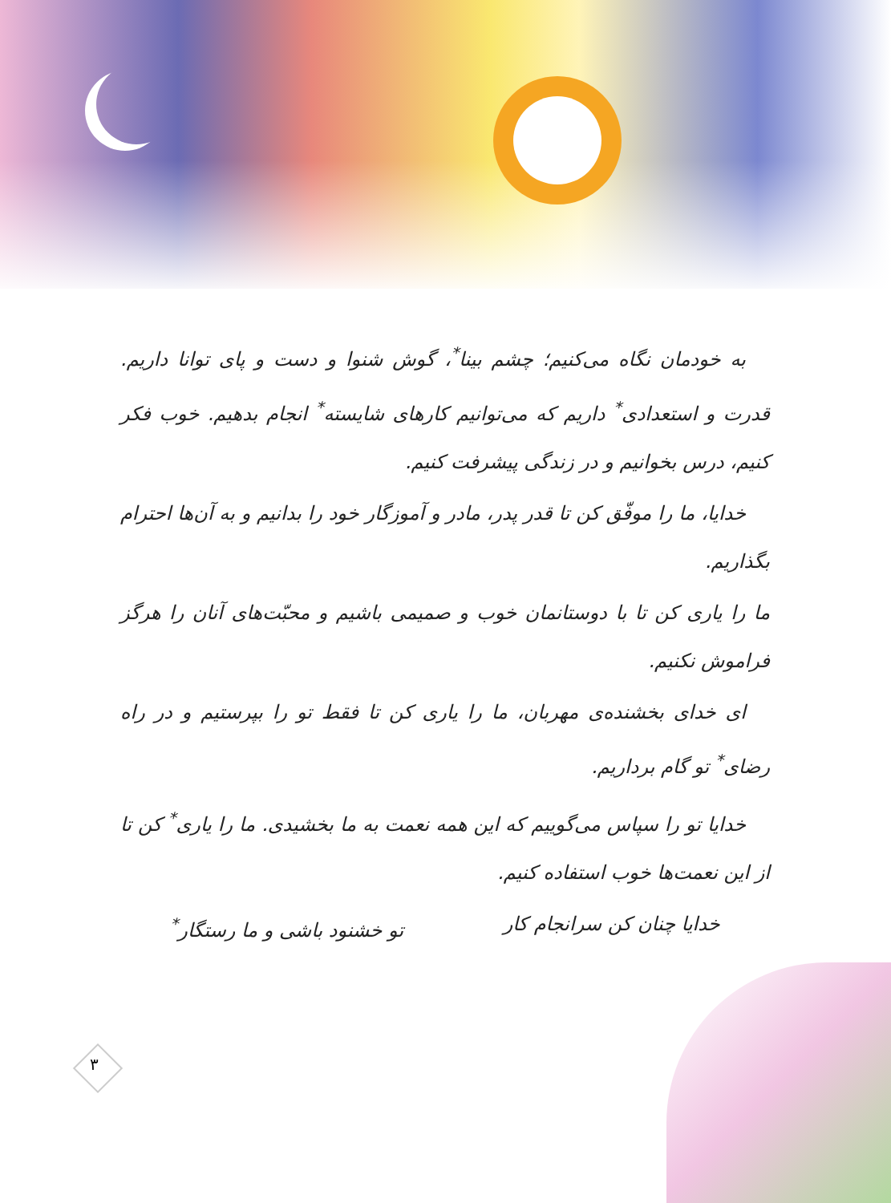به خودمان نگاه می‌کنیم؛ چشم بینا<sup>*</sup>، گوش شنوا و دست و پای توانا داریم. قدرت و استعدادی<sup>*</sup> داریم که می‌توانیم کارهای شایسته<sup>*</sup> انجام بدهیم. خوب فکر کنیم، درس بخوانیم و در زندگی پیشرفت کنیم.
خدایا، ما را موفّق کن تا قدر پدر، مادر و آموزگار خود را بدانیم و به آن‌ها احترام بگذاریم.
ما را یاری کن تا با دوستانمان خوب و صمیمی باشیم و محبّت‌های آنان را هرگز فراموش نکنیم.
ای خدای بخشنده‌ی مهربان، ما را یاری کن تا فقط تو را بپرستیم و در راه رضای<sup>*</sup> تو گام برداریم.
خدایا تو را سپاس می‌گوییم که این همه نعمت به ما بخشیدی. ما را یاری<sup>*</sup> کن تا از این نعمت‌ها خوب استفاده کنیم.
خدایا چنان کن سرانجام کار تو خشنود باشی و ما رستگار<sup>*</sup>
۳